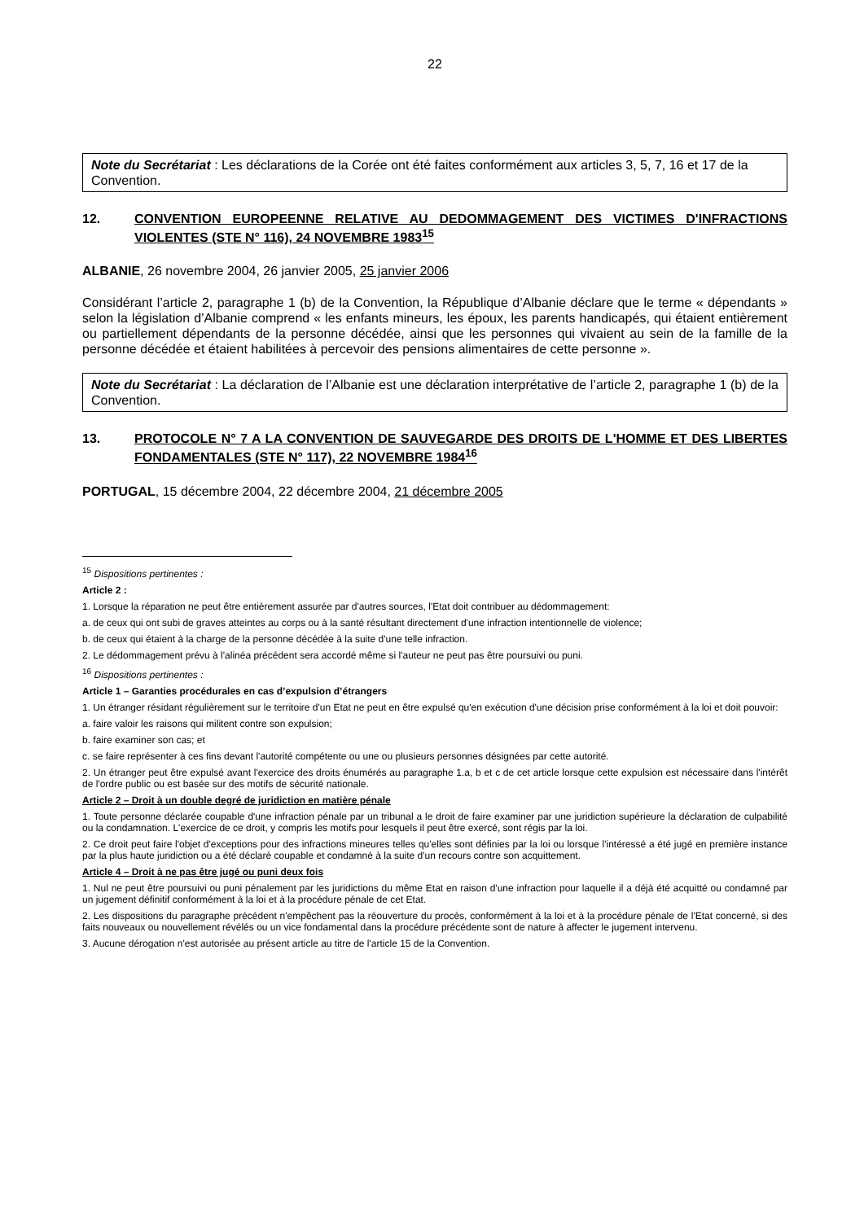22
Note du Secrétariat : Les déclarations de la Corée ont été faites conformément aux articles 3, 5, 7, 16 et 17 de la Convention.
12. CONVENTION EUROPEENNE RELATIVE AU DEDOMMAGEMENT DES VICTIMES D'INFRACTIONS VIOLENTES (STE N° 116), 24 NOVEMBRE 1983<sup>15</sup>
ALBANIE, 26 novembre 2004, 26 janvier 2005, 25 janvier 2006
Considérant l’article 2, paragraphe 1 (b) de la Convention, la République d’Albanie déclare que le terme « dépendants » selon la législation d’Albanie comprend « les enfants mineurs, les époux, les parents handicapés, qui étaient entièrement ou partiellement dépendants de la personne décédée, ainsi que les personnes qui vivaient au sein de la famille de la personne décédée et étaient habilitées à percevoir des pensions alimentaires de cette personne ».
Note du Secrétariat : La déclaration de l’Albanie est une déclaration interprétative de l’article 2, paragraphe 1 (b) de la Convention.
13. PROTOCOLE N° 7 A LA CONVENTION DE SAUVEGARDE DES DROITS DE L'HOMME ET DES LIBERTES FONDAMENTALES (STE N° 117), 22 NOVEMBRE 1984<sup>16</sup>
PORTUGAL, 15 décembre 2004, 22 décembre 2004, 21 décembre 2005
<sup>15</sup> Dispositions pertinentes :
Article 2 :
1. Lorsque la réparation ne peut être entièrement assurée par d'autres sources, l'Etat doit contribuer au dédommagement:
a. de ceux qui ont subi de graves atteintes au corps ou à la santé résultant directement d'une infraction intentionnelle de violence;
b. de ceux qui étaient à la charge de la personne décédée à la suite d'une telle infraction.
2. Le dédommagement prévu à l'alinéa précédent sera accordé même si l'auteur ne peut pas être poursuivi ou puni.
<sup>16</sup> Dispositions pertinentes :
Article 1 – Garanties procédurales en cas d’expulsion d’étrangers
1. Un étranger résidant régulièrement sur le territoire d'un Etat ne peut en être expulsé qu'en exécution d'une décision prise conformément à la loi et doit pouvoir:
a. faire valoir les raisons qui militent contre son expulsion;
b. faire examiner son cas; et
c. se faire représenter à ces fins devant l'autorité compétente ou une ou plusieurs personnes désignées par cette autorité.
2. Un étranger peut être expulsé avant l'exercice des droits énumérés au paragraphe 1.a, b et c de cet article lorsque cette expulsion est nécessaire dans l'intérêt de l'ordre public ou est basée sur des motifs de sécurité nationale.
Article 2 – Droit à un double degré de juridiction en matière pénale
1. Toute personne déclarée coupable d'une infraction pénale par un tribunal a le droit de faire examiner par une juridiction supérieure la déclaration de culpabilité ou la condamnation. L'exercice de ce droit, y compris les motifs pour lesquels il peut être exercé, sont régis par la loi.
2. Ce droit peut faire l'objet d'exceptions pour des infractions mineures telles qu'elles sont définies par la loi ou lorsque l'intéressé a été jugé en première instance par la plus haute juridiction ou a été déclaré coupable et condamné à la suite d'un recours contre son acquittement.
Article 4 – Droit à ne pas être jugé ou puni deux fois
1. Nul ne peut être poursuivi ou puni pénalement par les juridictions du même Etat en raison d'une infraction pour laquelle il a déjà été acquitté ou condamné par un jugement définitif conformément à la loi et à la procédure pénale de cet Etat.
2. Les dispositions du paragraphe précédent n'empêchent pas la réouverture du procès, conformément à la loi et à la procédure pénale de l'Etat concerné, si des faits nouveaux ou nouvellement révélés ou un vice fondamental dans la procédure précédente sont de nature à affecter le jugement intervenu.
3. Aucune dérogation n'est autorisée au présent article au titre de l'article 15 de la Convention.